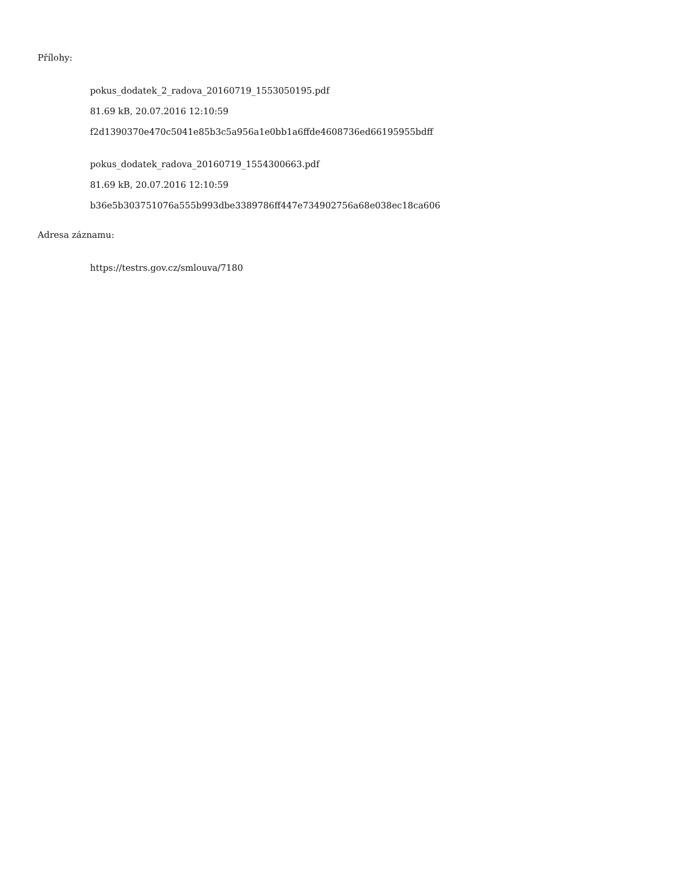Přílohy:
pokus_dodatek_2_radova_20160719_1553050195.pdf
81.69 kB, 20.07.2016 12:10:59
f2d1390370e470c5041e85b3c5a956a1e0bb1a6ffde4608736ed66195955bdff
pokus_dodatek_radova_20160719_1554300663.pdf
81.69 kB, 20.07.2016 12:10:59
b36e5b303751076a555b993dbe3389786ff447e734902756a68e038ec18ca606
Adresa záznamu:
https://testrs.gov.cz/smlouva/7180